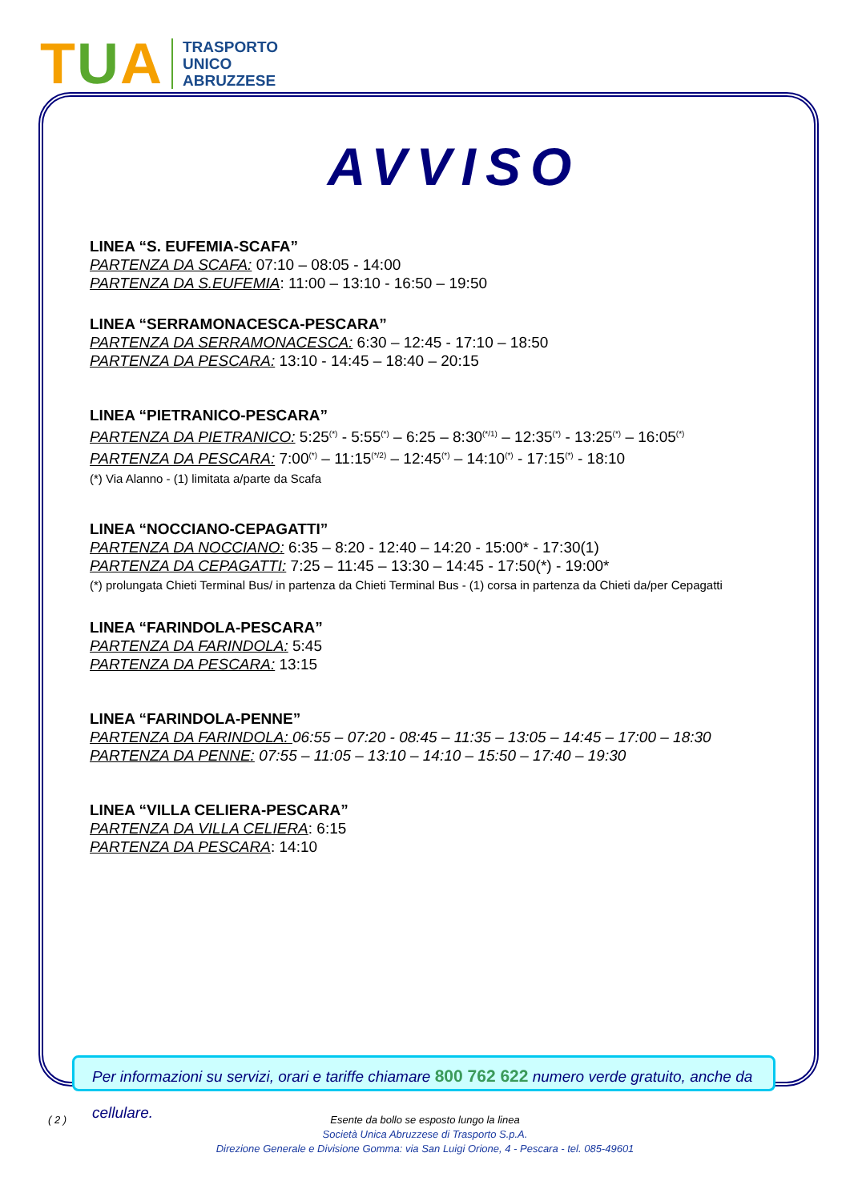TUA
TRASPORTO
UNICO
ABRUZZESE
AVVISO
LINEA “S. EUFEMIA-SCAFA”
PARTENZA DA SCAFA: 07:10 – 08:05 - 14:00
PARTENZA DA S.EUFEMIA: 11:00 – 13:10 - 16:50 – 19:50
LINEA “SERRAMONACESCA-PESCARA”
PARTENZA DA SERRAMONACESCA: 6:30 – 12:45 - 17:10 – 18:50
PARTENZA DA PESCARA: 13:10 - 14:45 – 18:40 – 20:15
LINEA “PIETRANICO-PESCARA”
PARTENZA DA PIETRANICO: 5:25<sup>(*)</sup> - 5:55<sup>(*)</sup> – 6:25 – 8:30<sup>(*/1)</sup> – 12:35<sup>(*)</sup> - 13:25<sup>(*)</sup> – 16:05<sup>(*)</sup>
PARTENZA DA PESCARA: 7:00<sup>(*)</sup> – 11:15<sup>(*/2)</sup> – 12:45<sup>(*)</sup> – 14:10<sup>(*)</sup> - 17:15<sup>(*)</sup> - 18:10
(*) Via Alanno - (1) limitata a/parte da Scafa
LINEA “NOCCIANO-CEPAGATTI”
PARTENZA DA NOCCIANO: 6:35 – 8:20 - 12:40 – 14:20 - 15:00* - 17:30(1)
PARTENZA DA CEPAGATTI: 7:25 – 11:45 – 13:30 – 14:45 - 17:50(*) - 19:00*
(*) prolungata Chieti Terminal Bus/ in partenza da Chieti Terminal Bus - (1) corsa in partenza da Chieti da/per Cepagatti
LINEA “FARINDOLA-PESCARA”
PARTENZA DA FARINDOLA: 5:45
PARTENZA DA PESCARA: 13:15
LINEA “FARINDOLA-PENNE”
PARTENZA DA FARINDOLA: 06:55 – 07:20 - 08:45 – 11:35 – 13:05 – 14:45 – 17:00 – 18:30
PARTENZA DA PENNE: 07:55 – 11:05 – 13:10 – 14:10 – 15:50 – 17:40 – 19:30
LINEA “VILLA CELIERA-PESCARA”
PARTENZA DA VILLA CELIERA: 6:15
PARTENZA DA PESCARA: 14:10
Per informazioni su servizi, orari e tariffe chiamare 800 762 622 numero verde gratuito, anche da cellulare.
( 2 )
Esente da bollo se esposto lungo la linea
Società Unica Abruzzese di Trasporto S.p.A.
Direzione Generale e Divisione Gomma: via San Luigi Orione, 4 - Pescara - tel. 085-49601